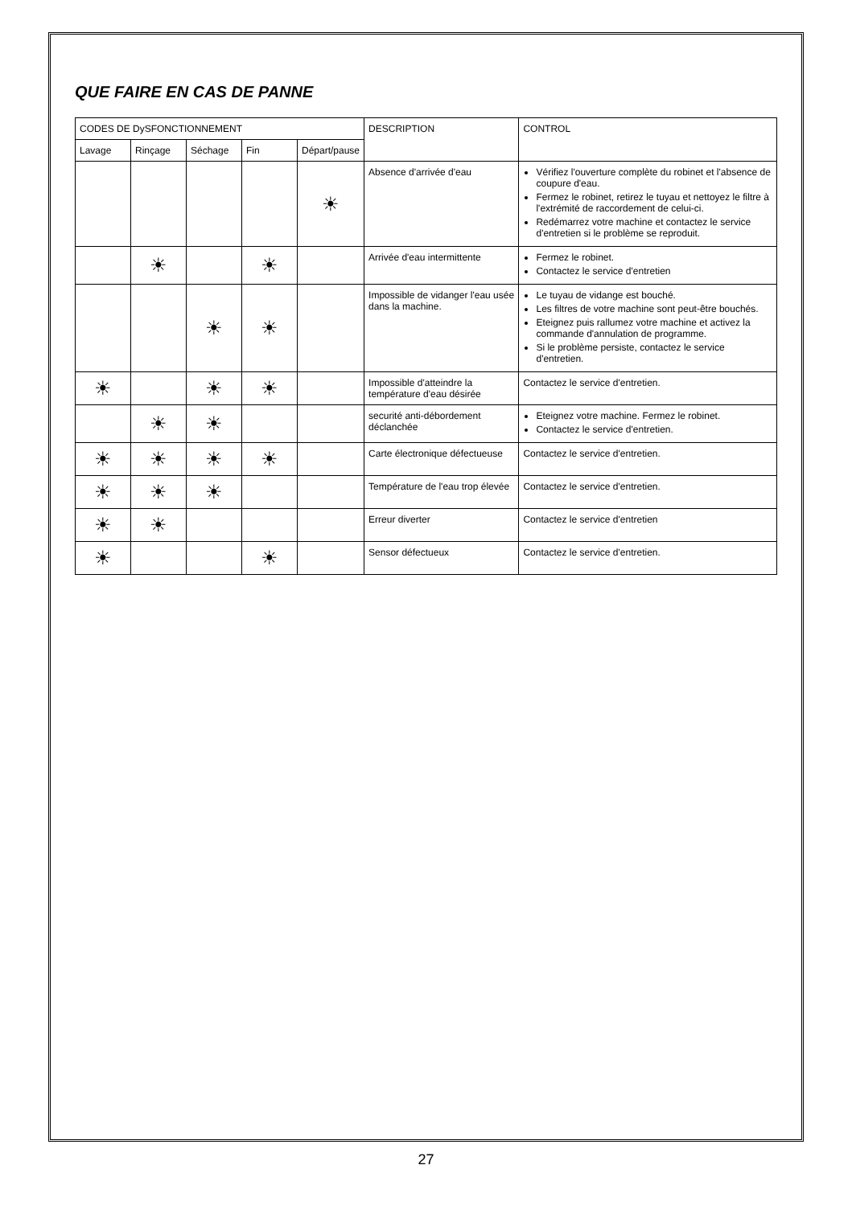QUE FAIRE EN CAS DE PANNE
| CODES DE DySFONCTIONNEMENT | | | | | DESCRIPTION | CONTROL |
| --- | --- | --- | --- | --- | --- | --- |
| Lavage | Rinçage | Séchage | Fin | Départ/pause | | |
| | | | | ☀ | Absence d'arrivée d'eau | Vérifiez l'ouverture complète du robinet et l'absence de coupure d'eau. Fermez le robinet, retirez le tuyau et nettoyez le filtre à l'extrémité de raccordement de celui-ci. Redémarrez votre machine et contactez le service d'entretien si le problème se reproduit. |
| | ☀ | | ☀ | | Arrivée d'eau intermittente | Fermez le robinet. Contactez le service d'entretien |
| | | ☀ | ☀ | | Impossible de vidanger l'eau usée dans la machine. | Le tuyau de vidange est bouché. Les filtres de votre machine sont peut-être bouchés. Eteignez puis rallumez votre machine et activez la commande d'annulation de programme. Si le problème persiste, contactez le service d'entretien. |
| ☀ | | ☀ | ☀ | | Impossible d'atteindre la température d'eau désirée | Contactez le service d'entretien. |
| | ☀ | ☀ | | | securité anti-débordement déclanchée | Eteignez votre machine. Fermez le robinet. Contactez le service d'entretien. |
| ☀ | ☀ | ☀ | ☀ | | Carte électronique défectueuse | Contactez le service d'entretien. |
| ☀ | ☀ | ☀ | | | Température de l'eau trop élevée | Contactez le service d'entretien. |
| ☀ | ☀ | | | | Erreur diverter | Contactez le service d'entretien |
| ☀ | | | ☀ | | Sensor défectueux | Contactez le service d'entretien. |
27